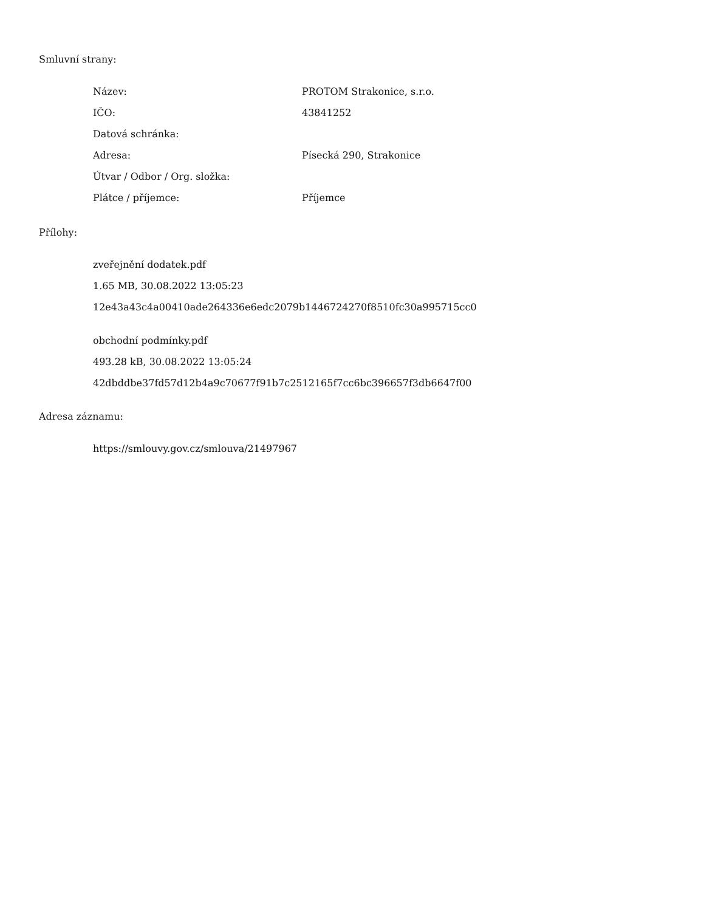Smluvní strany:
| Název: | PROTOM Strakonice, s.r.o. |
| IČO: | 43841252 |
| Datová schránka: | |
| Adresa: | Písecká 290, Strakonice |
| Útvar / Odbor / Org. složka: | |
| Plátce / příjemce: | Příjemce |
Přílohy:
zveřejnění dodatek.pdf
1.65 MB, 30.08.2022 13:05:23
12e43a43c4a00410ade264336e6edc2079b1446724270f8510fc30a995715cc0
obchodní podmínky.pdf
493.28 kB, 30.08.2022 13:05:24
42dbddbe37fd57d12b4a9c70677f91b7c2512165f7cc6bc396657f3db6647f00
Adresa záznamu:
https://smlouvy.gov.cz/smlouva/21497967